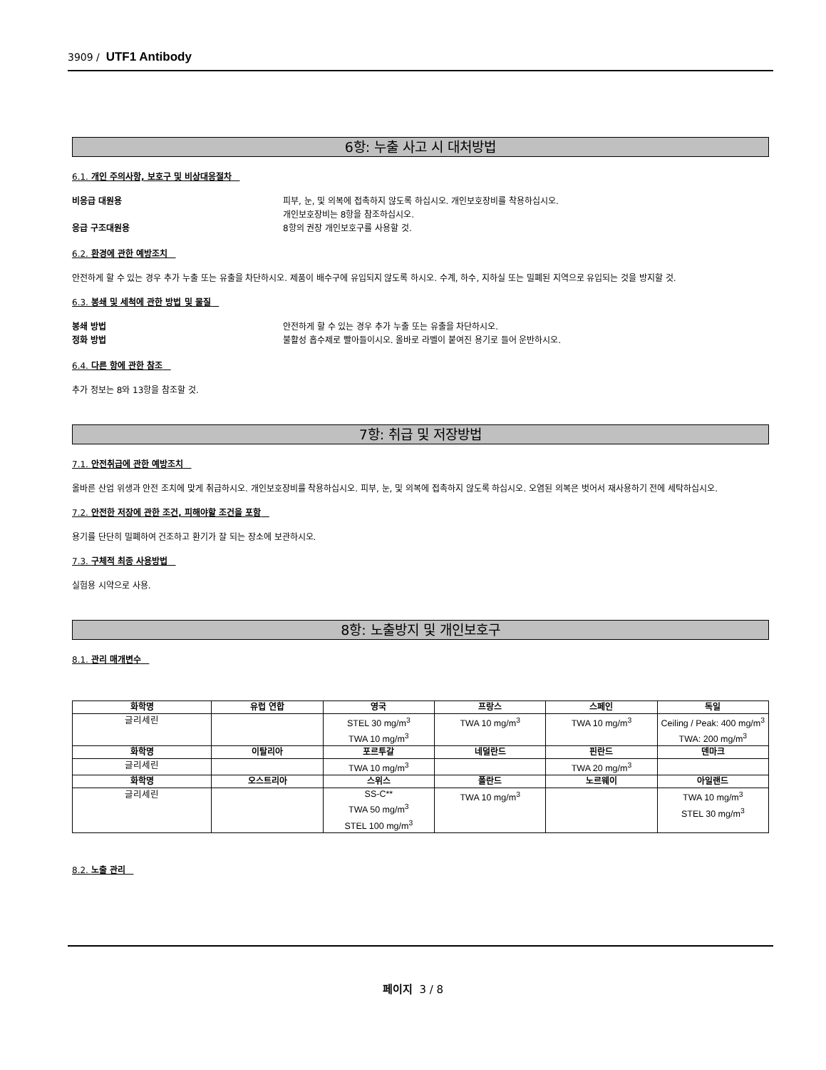3909 / UTF1 Antibody
6항: 누출 사고 시 대처방법
6.1. 개인 주의사항, 보호구 및 비상대응절차
비응급 대원용 피부, 눈, 및 의복에 접촉하지 않도록 하십시오. 개인보호장비를 착용하십시오.
개인보호장비는 8항을 참조하십시오.
응급 구조대원용 8항의 권장 개인보호구를 사용할 것.
6.2. 환경에 관한 예방조치
안전하게 할 수 있는 경우 추가 누출 또는 유출을 차단하시오. 제품이 배수구에 유입되지 않도록 하시오. 수계, 하수, 지하실 또는 밀폐된 지역으로 유입되는 것을 방지할 것.
6.3. 봉쇄 및 세척에 관한 방법 및 물질
봉쇄 방법 안전하게 할 수 있는 경우 추가 누출 또는 유출을 차단하시오.
정화 방법 불활성 흡수제로 빨아들이시오. 올바로 라벨이 붙여진 용기로 들어 운반하시오.
6.4. 다른 항에 관한 참조
추가 정보는 8와 13항을 참조할 것.
7항: 취급 및 저장방법
7.1. 안전취급에 관한 예방조치
올바른 산업 위생과 안전 조치에 맞게 취급하시오. 개인보호장비를 착용하십시오. 피부, 눈, 및 의복에 접촉하지 않도록 하십시오. 오염된 의복은 벗어서 재사용하기 전에 세탁하십시오.
7.2. 안전한 저장에 관한 조건, 피해야할 조건을 포함
용기를 단단히 밀폐하여 건조하고 환기가 잘 되는 장소에 보관하시오.
7.3. 구체적 최종 사용방법
실험용 시약으로 사용.
8항: 노출방지 및 개인보호구
8.1. 관리 매개변수
| 화학명 | 유럽 연합 | 영국 | 프랑스 | 스페인 | 독일 |
| --- | --- | --- | --- | --- | --- |
| 글리세린 | | STEL 30 mg/m<sup>3</sup> TWA 10 mg/m<sup>3</sup> | TWA 10 mg/m<sup>3</sup> | TWA 10 mg/m<sup>3</sup> | Ceiling / Peak: 400 mg/m<sup>3</sup> TWA: 200 mg/m<sup>3</sup> |
| 화학명 | 이탈리아 | 포르투갈 | 네덜란드 | 핀란드 | 덴마크 |
| 글리세린 | | TWA 10 mg/m<sup>3</sup> | | TWA 20 mg/m<sup>3</sup> | |
| 화학명 | 오스트리아 | 스위스 | 폴란드 | 노르웨이 | 아일랜드 |
| 글리세린 | | SS-C** TWA 50 mg/m<sup>3</sup> STEL 100 mg/m<sup>3</sup> | TWA 10 mg/m<sup>3</sup> | | TWA 10 mg/m<sup>3</sup> STEL 30 mg/m<sup>3</sup> |
8.2. 노출 관리
페이지 3 / 8